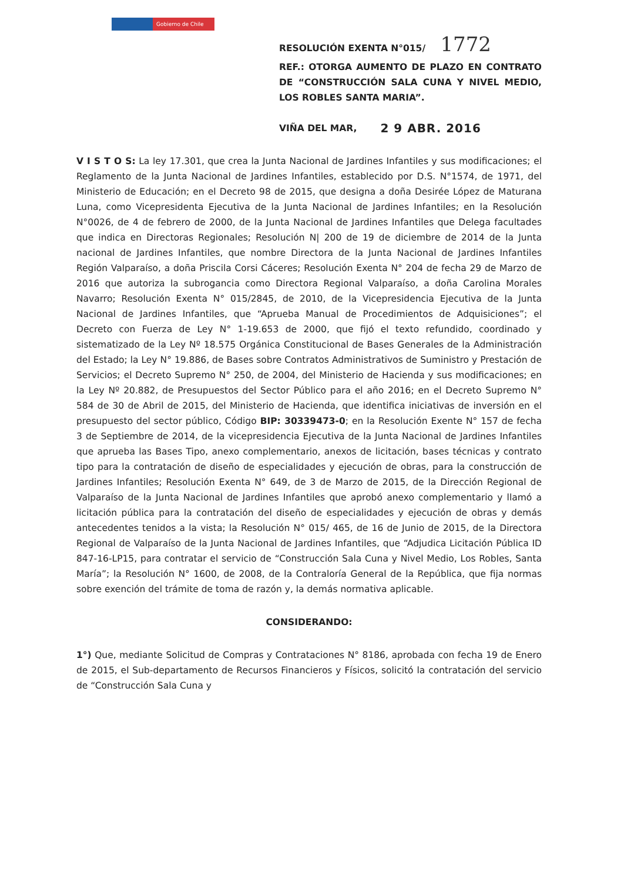Gobierno de Chile
RESOLUCIÓN EXENTA N°015/ 1772
REF.: OTORGA AUMENTO DE PLAZO EN CONTRATO DE “CONSTRUCCIÓN SALA CUNA Y NIVEL MEDIO, LOS ROBLES SANTA MARIA”.
VIÑA DEL MAR, 2 9 ABR. 2016
V I S T O S: La ley 17.301, que crea la Junta Nacional de Jardines Infantiles y sus modificaciones; el Reglamento de la Junta Nacional de Jardines Infantiles, establecido por D.S. N°1574, de 1971, del Ministerio de Educación; en el Decreto 98 de 2015, que designa a doña Desirée López de Maturana Luna, como Vicepresidenta Ejecutiva de la Junta Nacional de Jardines Infantiles; en la Resolución N°0026, de 4 de febrero de 2000, de la Junta Nacional de Jardines Infantiles que Delega facultades que indica en Directoras Regionales; Resolución N| 200 de 19 de diciembre de 2014 de la Junta nacional de Jardines Infantiles, que nombre Directora de la Junta Nacional de Jardines Infantiles Región Valparaíso, a doña Priscila Corsi Cáceres; Resolución Exenta N° 204 de fecha 29 de Marzo de 2016 que autoriza la subrogancia como Directora Regional Valparaíso, a doña Carolina Morales Navarro; Resolución Exenta N° 015/2845, de 2010, de la Vicepresidencia Ejecutiva de la Junta Nacional de Jardines Infantiles, que “Aprueba Manual de Procedimientos de Adquisiciones”; el Decreto con Fuerza de Ley N° 1-19.653 de 2000, que fijó el texto refundido, coordinado y sistematizado de la Ley Nº 18.575 Orgánica Constitucional de Bases Generales de la Administración del Estado; la Ley N° 19.886, de Bases sobre Contratos Administrativos de Suministro y Prestación de Servicios; el Decreto Supremo N° 250, de 2004, del Ministerio de Hacienda y sus modificaciones; en la Ley Nº 20.882, de Presupuestos del Sector Público para el año 2016; en el Decreto Supremo N° 584 de 30 de Abril de 2015, del Ministerio de Hacienda, que identifica iniciativas de inversión en el presupuesto del sector público, Código BIP: 30339473-0; en la Resolución Exente N° 157 de fecha 3 de Septiembre de 2014, de la vicepresidencia Ejecutiva de la Junta Nacional de Jardines Infantiles que aprueba las Bases Tipo, anexo complementario, anexos de licitación, bases técnicas y contrato tipo para la contratación de diseño de especialidades y ejecución de obras, para la construcción de Jardines Infantiles; Resolución Exenta N° 649, de 3 de Marzo de 2015, de la Dirección Regional de Valparaíso de la Junta Nacional de Jardines Infantiles que aprobó anexo complementario y llamó a licitación pública para la contratación del diseño de especialidades y ejecución de obras y demás antecedentes tenidos a la vista; la Resolución N° 015/ 465, de 16 de Junio de 2015, de la Directora Regional de Valparaíso de la Junta Nacional de Jardines Infantiles, que “Adjudica Licitación Pública ID 847-16-LP15, para contratar el servicio de “Construcción Sala Cuna y Nivel Medio, Los Robles, Santa María”; la Resolución N° 1600, de 2008, de la Contraloría General de la República, que fija normas sobre exención del trámite de toma de razón y, la demás normativa aplicable.
CONSIDERANDO:
1°) Que, mediante Solicitud de Compras y Contrataciones N° 8186, aprobada con fecha 19 de Enero de 2015, el Sub-departamento de Recursos Financieros y Físicos, solicitó la contratación del servicio de “Construcción Sala Cuna y